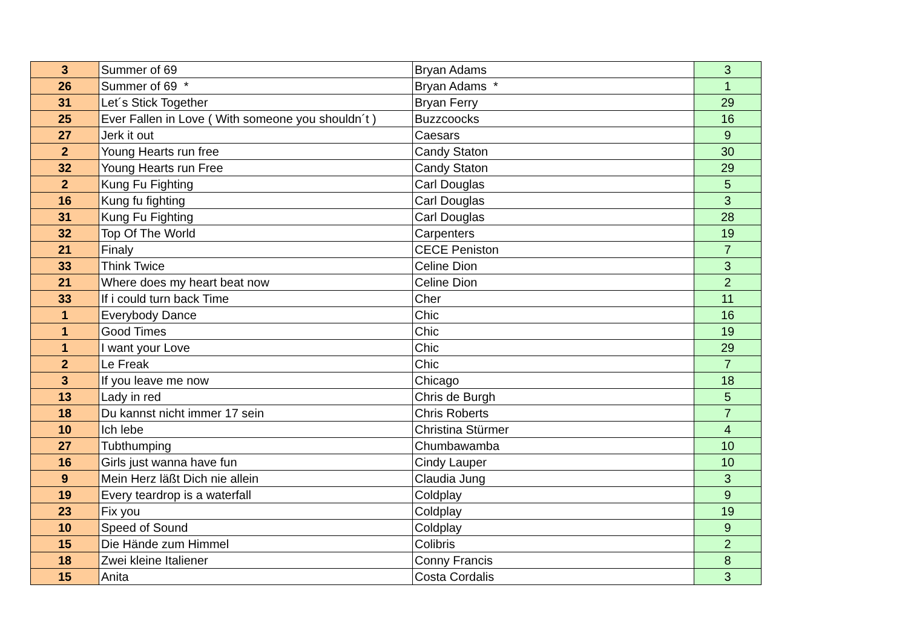| 3 | Summer of 69 | Bryan Adams | 3 |
| 26 | Summer of 69 * | Bryan Adams * | 1 |
| 31 | Let´s Stick Together | Bryan Ferry | 29 |
| 25 | Ever Fallen in Love ( With someone you shouldn´t ) | Buzzcoocks | 16 |
| 27 | Jerk it out | Caesars | 9 |
| 2 | Young Hearts run free | Candy Staton | 30 |
| 32 | Young Hearts run Free | Candy Staton | 29 |
| 2 | Kung Fu Fighting | Carl Douglas | 5 |
| 16 | Kung fu fighting | Carl Douglas | 3 |
| 31 | Kung Fu Fighting | Carl Douglas | 28 |
| 32 | Top Of The World | Carpenters | 19 |
| 21 | Finaly | CECE Peniston | 7 |
| 33 | Think Twice | Celine Dion | 3 |
| 21 | Where does my heart beat now | Celine Dion | 2 |
| 33 | If i could turn back Time | Cher | 11 |
| 1 | Everybody Dance | Chic | 16 |
| 1 | Good Times | Chic | 19 |
| 1 | I want your Love | Chic | 29 |
| 2 | Le Freak | Chic | 7 |
| 3 | If you leave me now | Chicago | 18 |
| 13 | Lady in red | Chris de Burgh | 5 |
| 18 | Du kannst nicht immer 17 sein | Chris Roberts | 7 |
| 10 | Ich lebe | Christina Stürmer | 4 |
| 27 | Tubthumping | Chumbawamba | 10 |
| 16 | Girls just wanna have fun | Cindy Lauper | 10 |
| 9 | Mein Herz läßt Dich nie allein | Claudia Jung | 3 |
| 19 | Every teardrop is a waterfall | Coldplay | 9 |
| 23 | Fix you | Coldplay | 19 |
| 10 | Speed of Sound | Coldplay | 9 |
| 15 | Die Hände zum Himmel | Colibris | 2 |
| 18 | Zwei kleine Italiener | Conny Francis | 8 |
| 15 | Anita | Costa Cordalis | 3 |